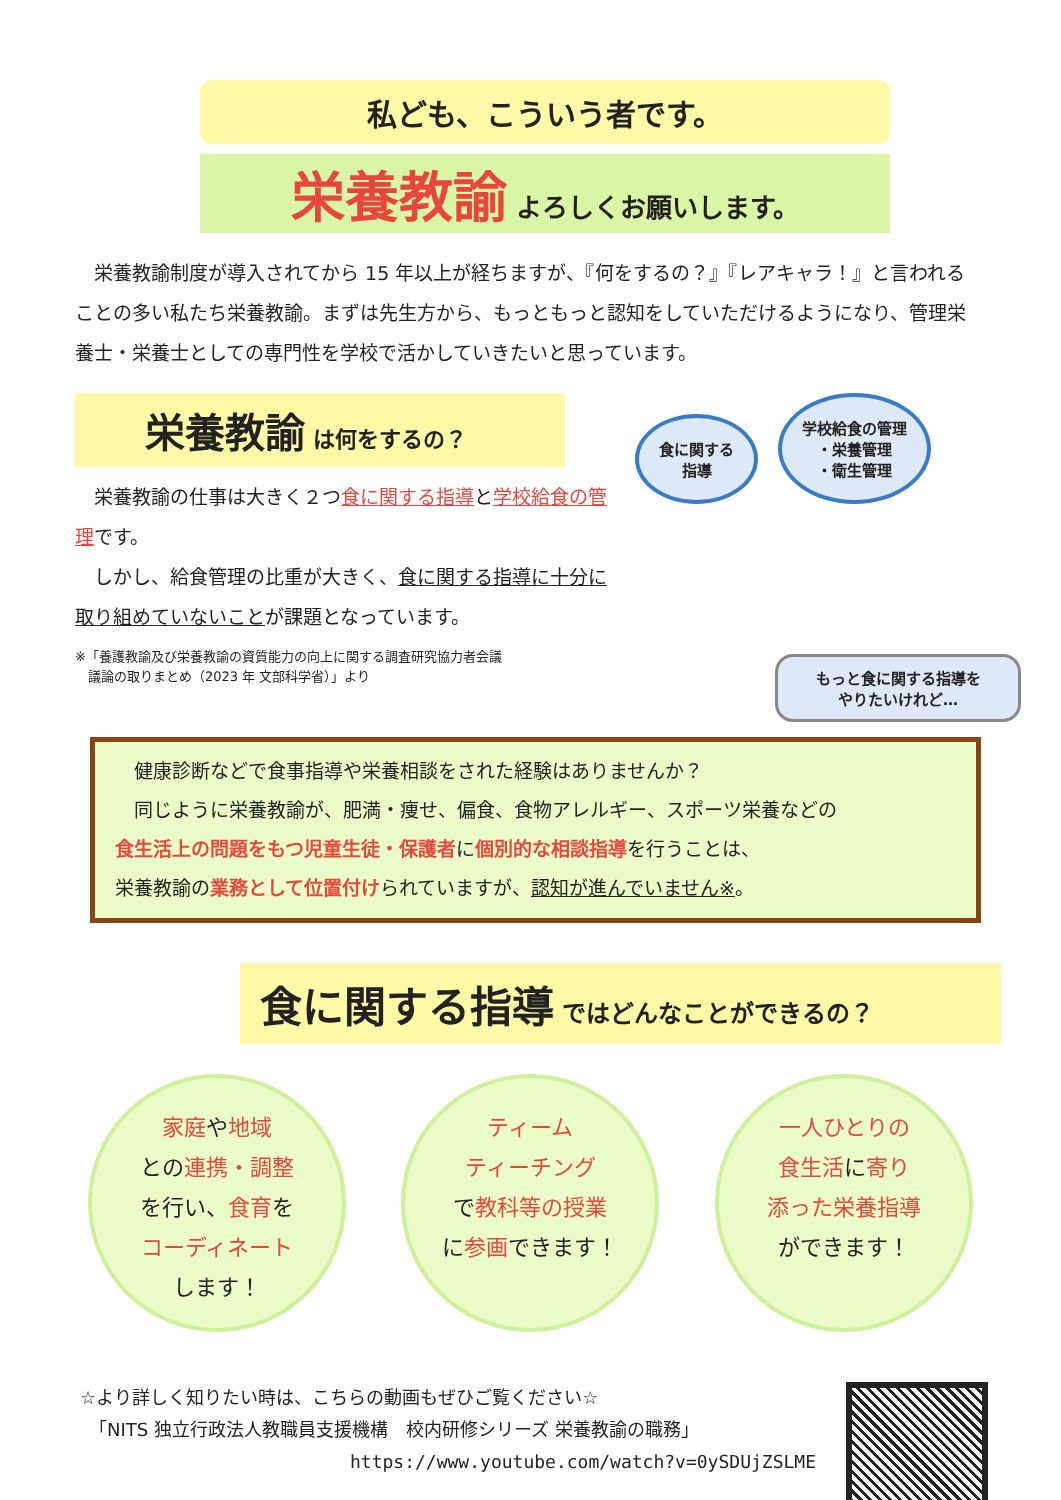私ども、こういう者です。
栄養教諭 よろしくお願いします。
栄養教諭制度が導入されてから 15 年以上が経ちますが、『何をするの？』『レアキャラ！』と言われることの多い私たち栄養教諭。まずは先生方から、もっともっと認知をしていただけるようになり、管理栄養士・栄養士としての専門性を学校で活かしていきたいと思っています。
栄養教諭 は何をするの？
　栄養教諭の仕事は大きく２つ食に関する指導と学校給食の管理です。
　しかし、給食管理の比重が大きく、食に関する指導に十分に取り組めていないことが課題となっています。
※「養護教諭及び栄養教諭の資質能力の向上に関する調査研究協力者会議
　議論の取りまとめ（2023 年 文部科学省）」より
食に関する
指導 学校給食の管理
・栄養管理
・衛生管理
もっと食に関する指導を
やりたいけれど…
　健康診断などで食事指導や栄養相談をされた経験はありませんか？
　同じように栄養教諭が、肥満・痩せ、偏食、食物アレルギー、スポーツ栄養などの
食生活上の問題をもつ児童生徒・保護者に個別的な相談指導を行うことは、
栄養教諭の業務として位置付けられていますが、認知が進んでいません※。
食に関する指導 ではどんなことができるの？
家庭や地域
との連携・調整
を行い、食育を
コーディネート
します！
ティーム
ティーチング
で教科等の授業
に参画できます！
一人ひとりの
食生活に寄り
添った栄養指導
ができます！
☆より詳しく知りたい時は、こちらの動画もぜひご覧ください☆
　「NITS 独立行政法人教職員支援機構　校内研修シリーズ 栄養教諭の職務」
https://www.youtube.com/watch?v=0ySDUjZSLME